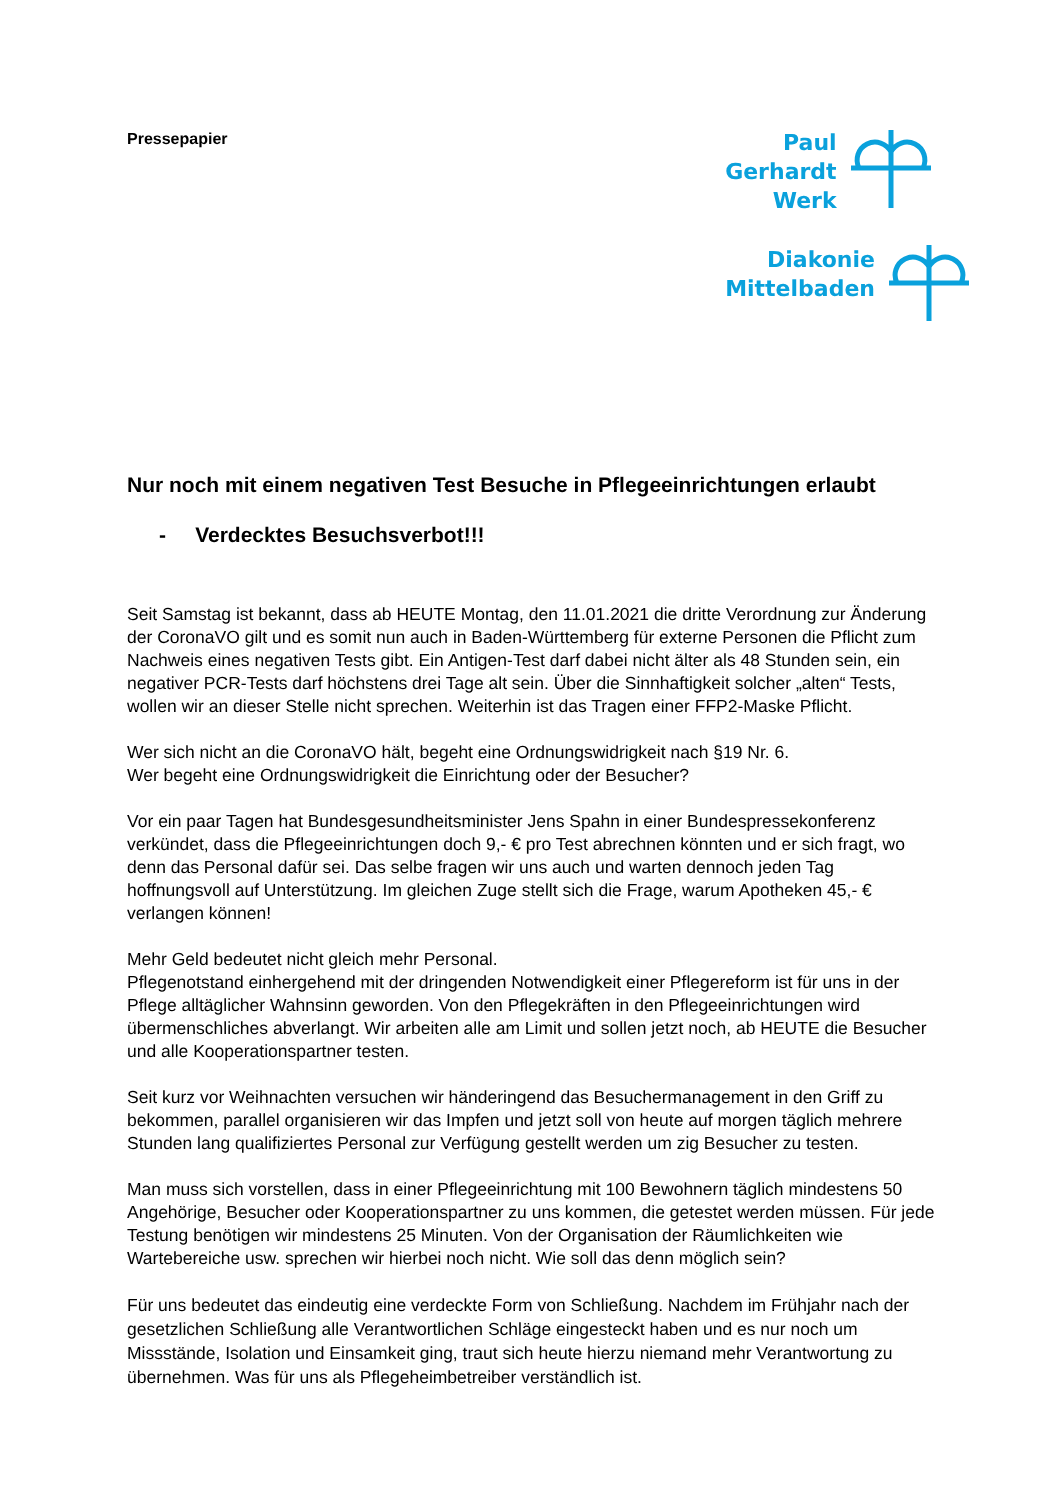Pressepapier
Paul
Gerhardt
Werk
Diakonie
Mittelbaden
Nur noch mit einem negativen Test Besuche in Pflegeeinrichtungen erlaubt
- Verdecktes Besuchsverbot!!!
Seit Samstag ist bekannt, dass ab HEUTE Montag, den 11.01.2021 die dritte Verordnung zur Änderung der CoronaVO gilt und es somit nun auch in Baden-Württemberg für externe Personen die Pflicht zum Nachweis eines negativen Tests gibt. Ein Antigen-Test darf dabei nicht älter als 48 Stunden sein, ein negativer PCR-Tests darf höchstens drei Tage alt sein. Über die Sinnhaftigkeit solcher „alten“ Tests, wollen wir an dieser Stelle nicht sprechen. Weiterhin ist das Tragen einer FFP2-Maske Pflicht.
Wer sich nicht an die CoronaVO hält, begeht eine Ordnungswidrigkeit nach §19 Nr. 6.
Wer begeht eine Ordnungswidrigkeit die Einrichtung oder der Besucher?
Vor ein paar Tagen hat Bundesgesundheitsminister Jens Spahn in einer Bundespressekonferenz verkündet, dass die Pflegeeinrichtungen doch 9,- € pro Test abrechnen könnten und er sich fragt, wo denn das Personal dafür sei. Das selbe fragen wir uns auch und warten dennoch jeden Tag hoffnungsvoll auf Unterstützung. Im gleichen Zuge stellt sich die Frage, warum Apotheken 45,- € verlangen können!
Mehr Geld bedeutet nicht gleich mehr Personal.
Pflegenotstand einhergehend mit der dringenden Notwendigkeit einer Pflegereform ist für uns in der Pflege alltäglicher Wahnsinn geworden. Von den Pflegekräften in den Pflegeeinrichtungen wird übermenschliches abverlangt. Wir arbeiten alle am Limit und sollen jetzt noch, ab HEUTE die Besucher und alle Kooperationspartner testen.
Seit kurz vor Weihnachten versuchen wir händeringend das Besuchermanagement in den Griff zu bekommen, parallel organisieren wir das Impfen und jetzt soll von heute auf morgen täglich mehrere Stunden lang qualifiziertes Personal zur Verfügung gestellt werden um zig Besucher zu testen.
Man muss sich vorstellen, dass in einer Pflegeeinrichtung mit 100 Bewohnern täglich mindestens 50 Angehörige, Besucher oder Kooperationspartner zu uns kommen, die getestet werden müssen. Für jede Testung benötigen wir mindestens 25 Minuten. Von der Organisation der Räumlichkeiten wie Wartebereiche usw. sprechen wir hierbei noch nicht. Wie soll das denn möglich sein?
Für uns bedeutet das eindeutig eine verdeckte Form von Schließung. Nachdem im Frühjahr nach der gesetzlichen Schließung alle Verantwortlichen Schläge eingesteckt haben und es nur noch um Missstände, Isolation und Einsamkeit ging, traut sich heute hierzu niemand mehr Verantwortung zu übernehmen. Was für uns als Pflegeheimbetreiber verständlich ist.